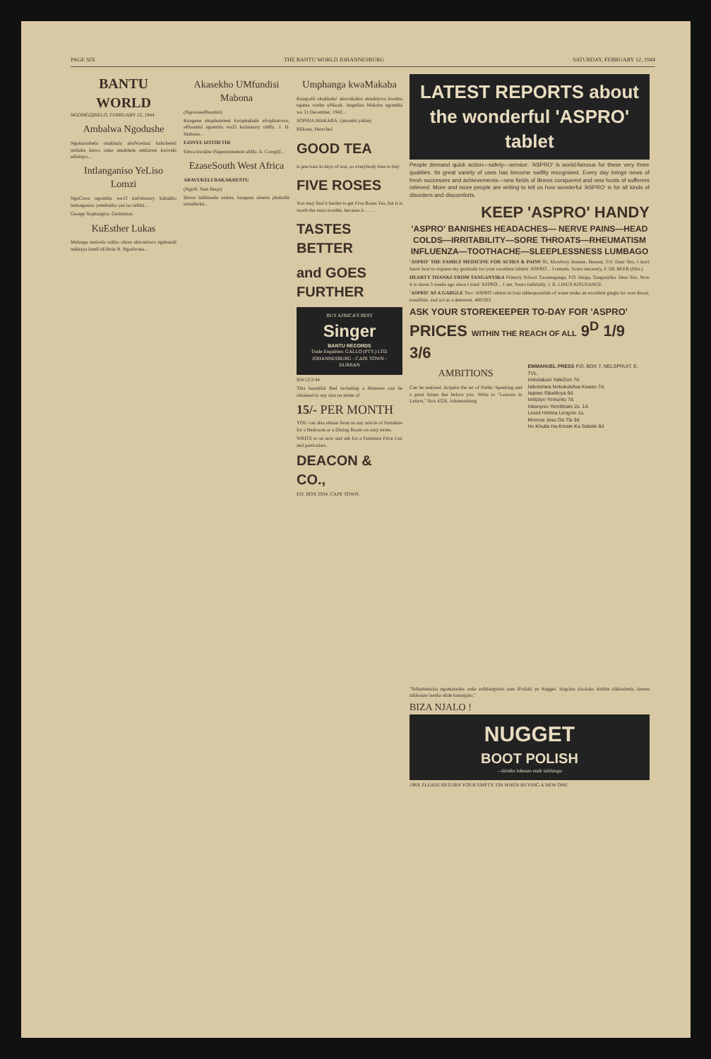PAGE SIX THE BANTU WORLD JOHANNESBURG SATURDAY, FEBRUARY 12, 1944
BANTU WORLD
NGOMGQIBELO, FEBRUARY 12, 1944
Ambalwa Ngodushe
Ngokusinbela okukhula abaNcedani bahoheleli ntshaba kuwo onke amabhele emfazwe kwiveki edlulayo...
Intlanganiso YeLiso Lomzi
NgeCawa ngomhla we13 kuFebruary kubakho intlanganiso yemibutho yeLiso leMzi...
George Sophangisa. Germiston.
KuEsther Lukas
Malanga nesicelo sakho ofuna ukwaziswa ngabazali nekhaya lomfi uEdwin N. Ngodwana...
Akasekho UMfundisi Mabona
(NgowaseRhautini)
Kungene ekuphumleni kwaphakade eSophiatown, eRhautini ngomhla wa25 kuJanuary uMfu. J. D. Mabona...
EZINYE IZITHETHI
Emva kwakhe iSuperintendent uMfu. A. Cowgill...
EzaseSouth West Africa
ABAVUKELI BAKAKRESTU
(NguN. Sam Buqa)
Iliswe lalihlasele nzima, bangena abantu phakathi ezindlwini...
Umphanga kwaMakaba
Kungodii okukhulu! ukuvakalisa ukushiywa kwethu ngama wethu uNkosk. Angelina Makaba ngomhla wa 31 December, 1943...
SOPHIA MAKABA. (intombi yakhe)
Blikana, Herschel.
GOOD TEA
is precious in days of war, so everybody tries to buy
FIVE ROSES
You may find it harder to get Five Roses Tea, but it is worth the extra trouble, because it . . . . .
TASTES BETTER
and GOES FURTHER
BUY AFRICA'S BEST
Singer
BANTU RECORDS
Trade Enquiries: GALLO (PTY.) LTD.
JOHANNESBURG - CAPE TOWN - DURBAN
BW12/2/44
This beautiful Bed including a Mattress can be obtained in any size on terms of
15/- PER MONTH
YOU can also obtain from us any article of Furniture for a Bedroom or a Dining Room on easy terms.
WRITE to us now and ask for a Furniture Price List and particulars.
DEACON & CO.,
P.O. BOX 2934, CAPE TOWN.
LATEST REPORTS about the wonderful 'ASPRO' tablet
People demand quick action—safety—service: 'ASPRO' is world-famous for these very three qualities. Its great variety of uses has become swiftly recognised. Every day brings news of fresh successes and achievements—new fields of illness conquered and new hosts of sufferers relieved. More and more people are writing to tell us how wonderful 'ASPRO' is for all kinds of disorders and discomforts.
KEEP 'ASPRO' HANDY
'ASPRO' BANISHES HEADACHES— NERVE PAINS—HEAD COLDS—IRRITABILITY—SORE THROATS—RHEUMATISM INFLUENZA—TOOTHACHE—SLEEPLESSNESS LUMBAGO
'ASPRO' THE FAMILY MEDICINE FOR ACHES & PAINS 95, Mowbray Avenue, Benoni, Tvl. Dear Sirs, I don't know how to express my gratitude for your excellent tablets 'ASPRO'... I remain, Yours sincerely, F. DE BEER (Mrs.)
HEARTY THANKS FROM TANGANYIKA Primary School Tusamaganga, P.O. Iringa, Tanganyika. Dear Sirs, Now it is about 3 weeks ago since I tried 'ASPRO'... I am, Yours faithfully, J. B. LINUS KISUSANGE.
'ASPRO' AS A GARGLE Two 'ASPRO' tablets in four tablespoonfuls of water make an excellent gargle for sore throat, tonsillitis, and act as a deterrent. 460/503
ASK YOUR STOREKEEPER TO-DAY FOR 'ASPRO'
PRICES WITHIN THE REACH OF ALL 9<sup>D</sup> 1/9 3/6
AMBITIONS
Can be realized. Acquire the art of Public Speaking and a great future lies before you. Write to "Lessons in Letters," Box 4326, Johannesburg.
EMMANUEL PRESS P.O. BOX 7, NELSPRUIT, E. TVL.
Indodakazi YaleZion 7d.
Isibotshwa Nokukululwa Kwaso 7d.
Isipiwo SikaMoya 9d.
Inhliziyo Yomuntu 7d.
Inkanyiso Yemibhalo 2s. 1d.
Leseli Helima Lengolo 1s.
Morena Jesu Oa Tla 9d.
Ho Khutla Ha Kreste Ka Sebele 6d
"Ndisebenzisa ngamaxesha onke ezihlangwini zam iPolishi ye Nugget. Izigcina zisoloko zizihle zikhazimla, izenze zikhonze ixesha elide kananjalo."
BIZA NJALO !
NUGGET
BOOT POLISH
—Izinika inkonzo ende izihlangu
196X PLEASE RETURN YOUR EMPTY TIN WHEN BUYING A NEW ONE.